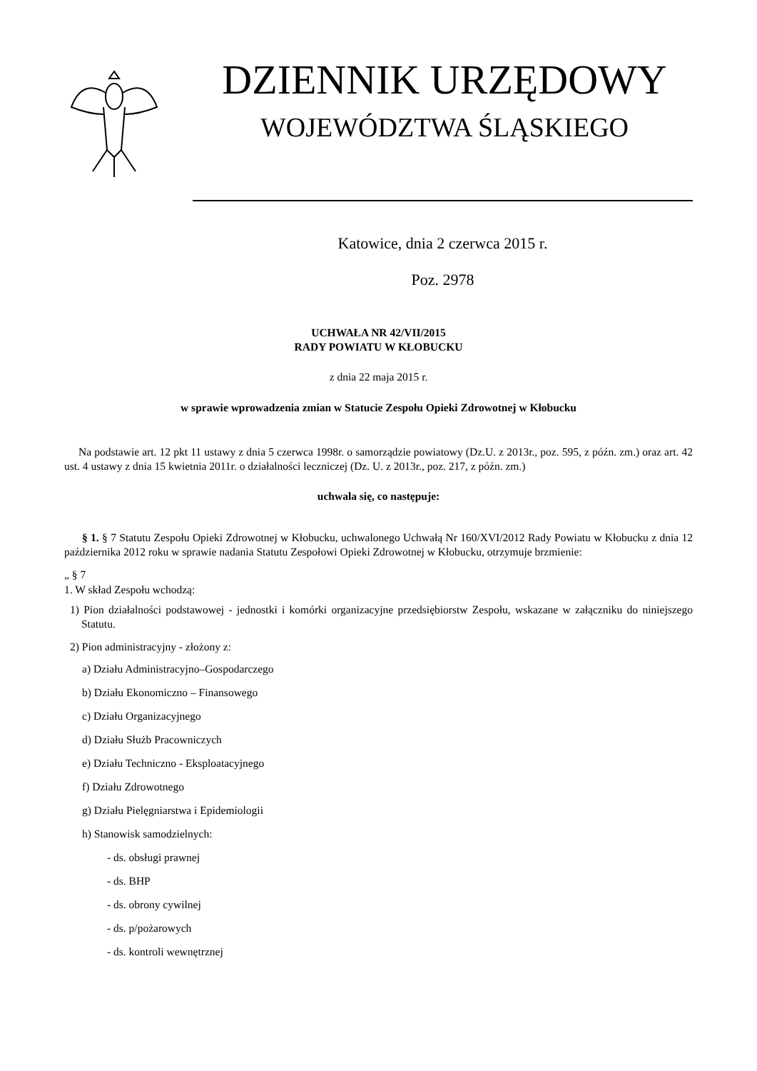DZIENNIK URZĘDOWY
WOJEWÓDZTWA ŚLĄSKIEGO
Katowice, dnia 2 czerwca 2015 r.
Poz. 2978
UCHWAŁA NR 42/VII/2015
RADY POWIATU W KŁOBUCKU
z dnia 22 maja 2015 r.
w sprawie wprowadzenia zmian w Statucie Zespołu Opieki Zdrowotnej w Kłobucku
Na podstawie art. 12 pkt 11 ustawy z dnia 5 czerwca 1998r. o samorządzie powiatowy (Dz.U. z 2013r., poz. 595, z późn. zm.) oraz art. 42 ust. 4 ustawy z dnia 15 kwietnia 2011r. o działalności leczniczej (Dz. U. z 2013r., poz. 217, z późn. zm.)
uchwala się, co następuje:
§ 1. § 7 Statutu Zespołu Opieki Zdrowotnej w Kłobucku, uchwalonego Uchwałą Nr 160/XVI/2012 Rady Powiatu w Kłobucku z dnia 12 października 2012 roku w sprawie nadania Statutu Zespołowi Opieki Zdrowotnej w Kłobucku, otrzymuje brzmienie:
„ § 7
1. W skład Zespołu wchodzą:
1) Pion działalności podstawowej - jednostki i komórki organizacyjne przedsiębiorstw Zespołu, wskazane w załączniku do niniejszego Statutu.
2) Pion administracyjny - złożony z:
a) Działu Administracyjno–Gospodarczego
b) Działu Ekonomiczno – Finansowego
c) Działu Organizacyjnego
d) Działu Służb Pracowniczych
e) Działu Techniczno - Eksploatacyjnego
f) Działu Zdrowotnego
g) Działu Pielęgniarstwa i Epidemiologii
h) Stanowisk samodzielnych:
- ds. obsługi prawnej
- ds. BHP
- ds. obrony cywilnej
- ds. p/pożarowych
- ds. kontroli wewnętrznej